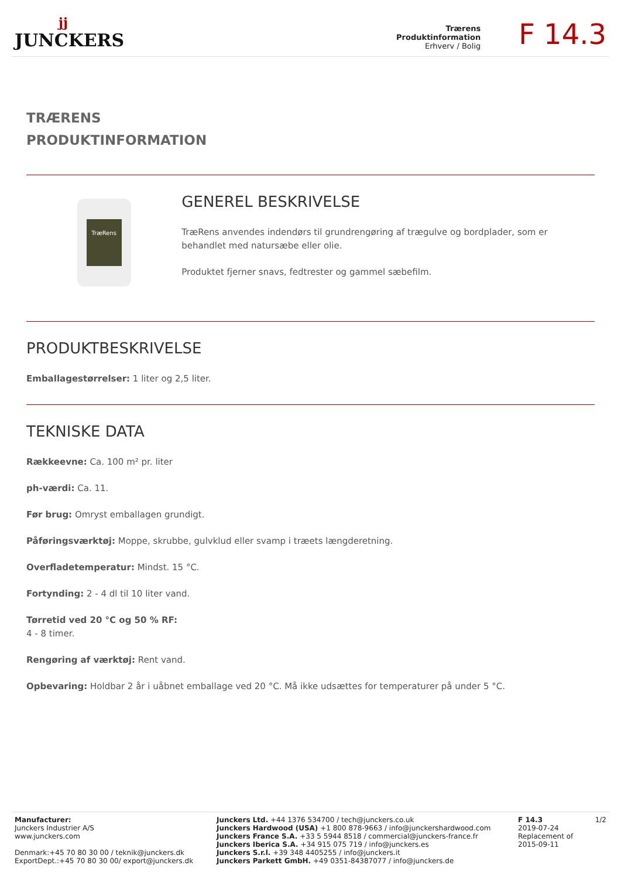jj
JUNCKERS
Trærens
Produktinformation
Erhverv / Bolig
F 14.3
TRÆRENS
PRODUKTINFORMATION
TræRens
GENEREL BESKRIVELSE
TræRens anvendes indendørs til grundrengøring af trægulve og bordplader, som er behandlet med natursæbe eller olie.
Produktet fjerner snavs, fedtrester og gammel sæbefilm.
PRODUKTBESKRIVELSE
Emballagestørrelser: 1 liter og 2,5 liter.
TEKNISKE DATA
Rækkeevne: Ca. 100 m² pr. liter
ph-værdi: Ca. 11.
Før brug: Omryst emballagen grundigt.
Påføringsværktøj: Moppe, skrubbe, gulvklud eller svamp i træets længderetning.
Overfladetemperatur: Mindst. 15 °C.
Fortynding: 2 - 4 dl til 10 liter vand.
Tørretid ved 20 °C og 50 % RF:
4 - 8 timer.
Rengøring af værktøj: Rent vand.
Opbevaring: Holdbar 2 år i uåbnet emballage ved 20 °C. Må ikke udsættes for temperaturer på under 5 °C.
Manufacturer:
Junckers Industrier A/S
www.junckers.com
Denmark:+45 70 80 30 00 / teknik@junckers.dk
ExportDept.:+45 70 80 30 00/ export@junckers.dk
Junckers Ltd. +44 1376 534700 / tech@junckers.co.uk
Junckers Hardwood (USA) +1 800 878-9663 / info@junckershardwood.com
Junckers France S.A. +33 5 5944 8518 / commercial@junckers-france.fr
Junckers Iberica S.A. +34 915 075 719 / info@junckers.es
Junckers S.r.l. +39 348 4405255 / info@junckers.it
Junckers Parkett GmbH. +49 0351-84387077 / info@junckers.de
F 14.3
2019-07-24
Replacement of
2015-09-11
1/2